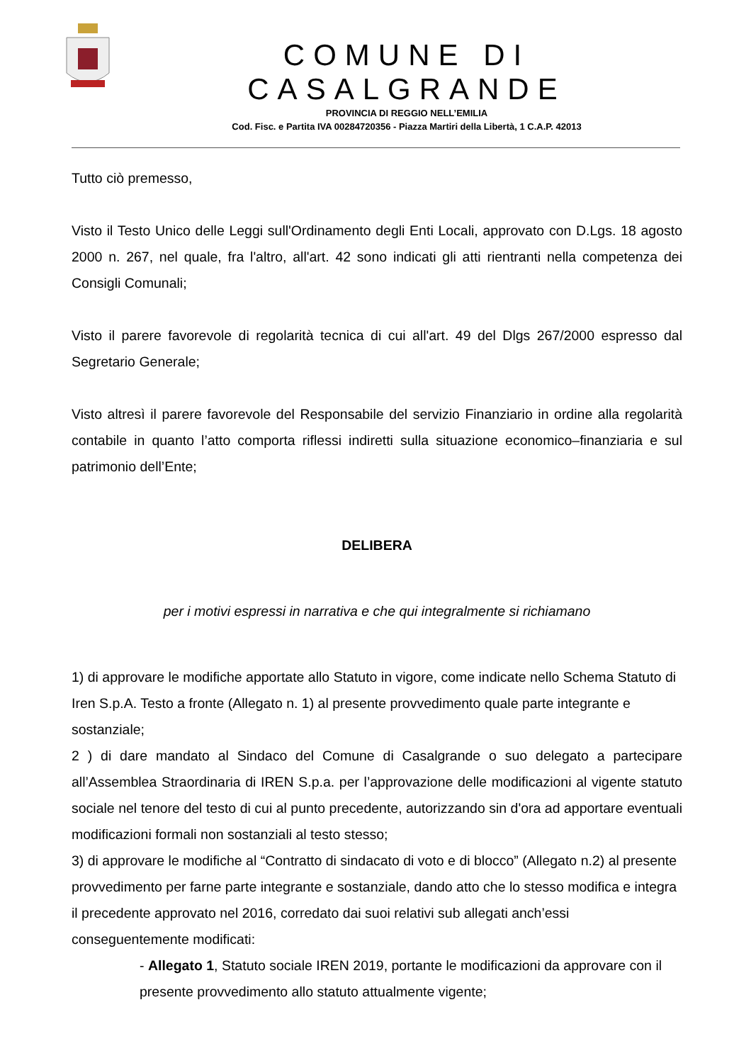COMUNE DI CASALGRANDE
PROVINCIA DI REGGIO NELL’EMILIA
Cod. Fisc. e Partita IVA 00284720356 - Piazza Martiri della Libertà, 1 C.A.P. 42013
Tutto ciò premesso,
Visto il Testo Unico delle Leggi sull'Ordinamento degli Enti Locali, approvato con D.Lgs. 18 agosto 2000 n. 267, nel quale, fra l'altro, all'art. 42 sono indicati gli atti rientranti nella competenza dei Consigli Comunali;
Visto il parere favorevole di regolarità tecnica di cui all'art. 49 del Dlgs 267/2000 espresso dal Segretario Generale;
Visto altresì il parere favorevole del Responsabile del servizio Finanziario in ordine alla regolarità contabile in quanto l’atto comporta riflessi indiretti sulla situazione economico–finanziaria e sul patrimonio dell’Ente;
DELIBERA
per i motivi espressi in narrativa e che qui integralmente si richiamano
1) di approvare le modifiche apportate allo Statuto in vigore, come indicate nello Schema Statuto di Iren S.p.A. Testo a fronte (Allegato n. 1) al presente provvedimento quale parte integrante e sostanziale;
2 ) di dare mandato al Sindaco del Comune di Casalgrande o suo delegato a partecipare all’Assemblea Straordinaria di IREN S.p.a. per l’approvazione delle modificazioni al vigente statuto sociale nel tenore del testo di cui al punto precedente, autorizzando sin d'ora ad apportare eventuali modificazioni formali non sostanziali al testo stesso;
3) di approvare le modifiche al “Contratto di sindacato di voto e di blocco” (Allegato n.2) al presente provvedimento per farne parte integrante e sostanziale, dando atto che lo stesso modifica e integra il precedente approvato nel 2016, corredato dai suoi relativi sub allegati anch’essi conseguentemente modificati:
- Allegato 1, Statuto sociale IREN 2019, portante le modificazioni da approvare con il presente provvedimento allo statuto attualmente vigente;